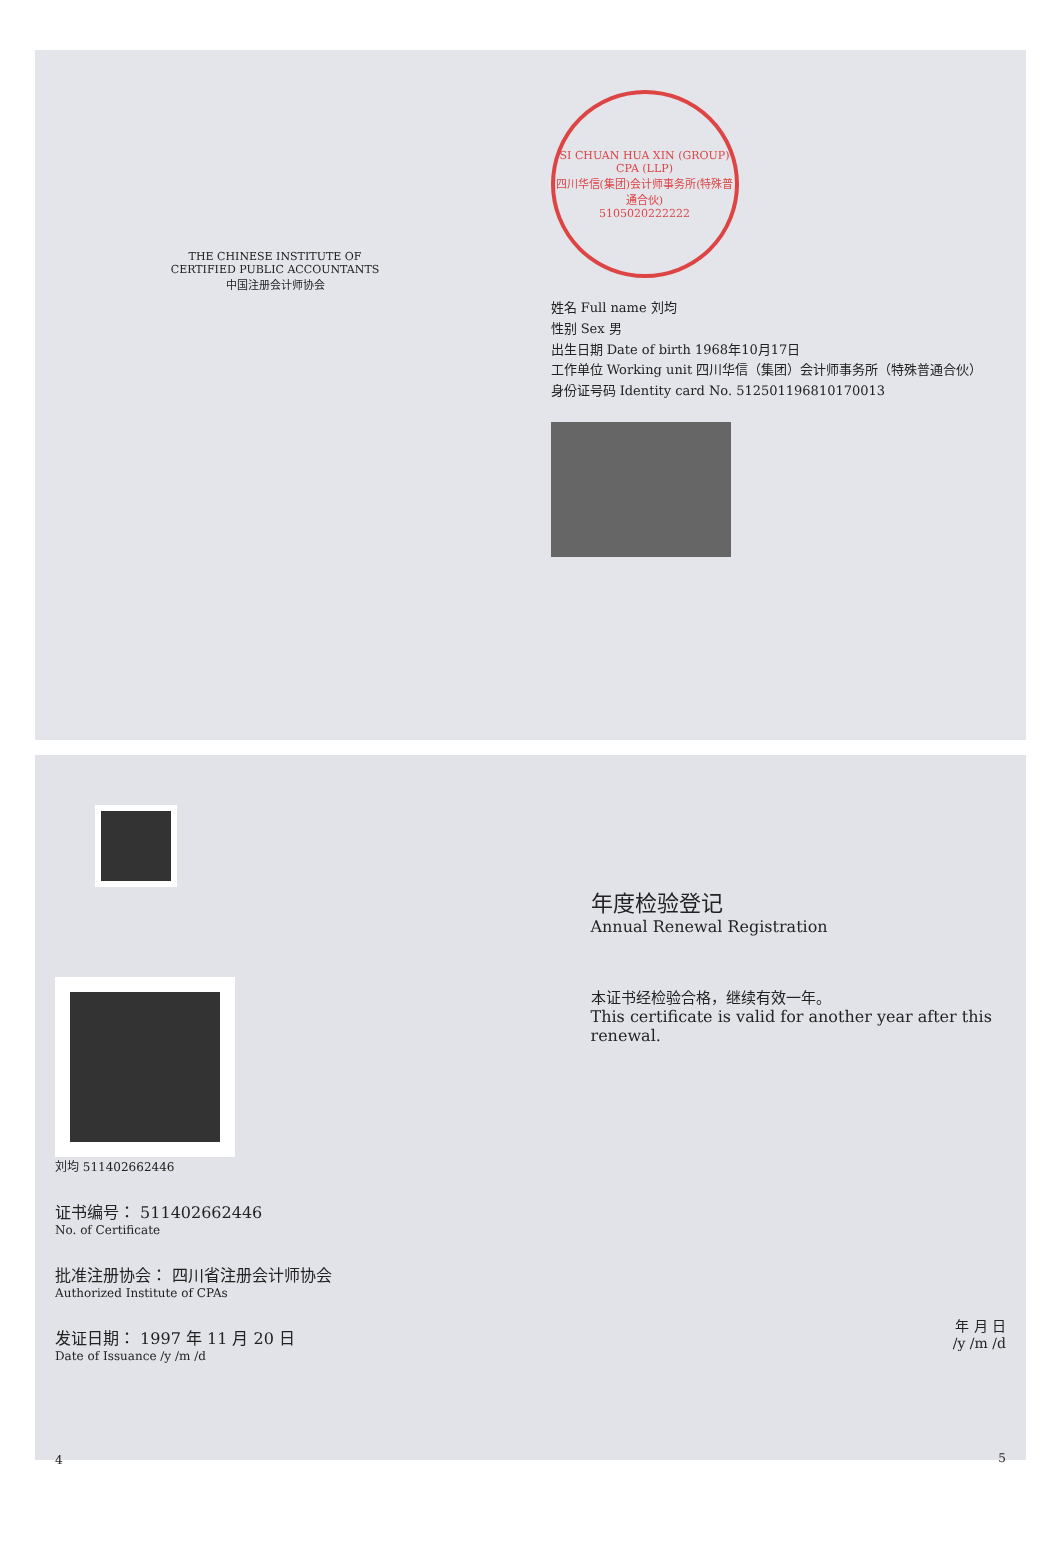THE CHINESE INSTITUTE OF CERTIFIED PUBLIC ACCOUNTANTS
中国注册会计师协会
SI CHUAN HUA XIN (GROUP) CPA (LLP)
四川华信(集团)会计师事务所(特殊普通合伙)
5105020222222
姓名 Full name 刘均
性别 Sex 男
出生日期 Date of birth 1968年10月17日
工作单位 Working unit 四川华信（集团）会计师事务所（特殊普通合伙）
身份证号码 Identity card No. 512501196810170013
刘均 511402662446
证书编号： 511402662446
No. of Certificate
批准注册协会： 四川省注册会计师协会
Authorized Institute of CPAs
发证日期： 1997 年 11 月 20 日
Date of Issuance /y /m /d
4
年度检验登记
Annual Renewal Registration
本证书经检验合格，继续有效一年。
This certificate is valid for another year after this renewal.
年 月 日
/y /m /d
5